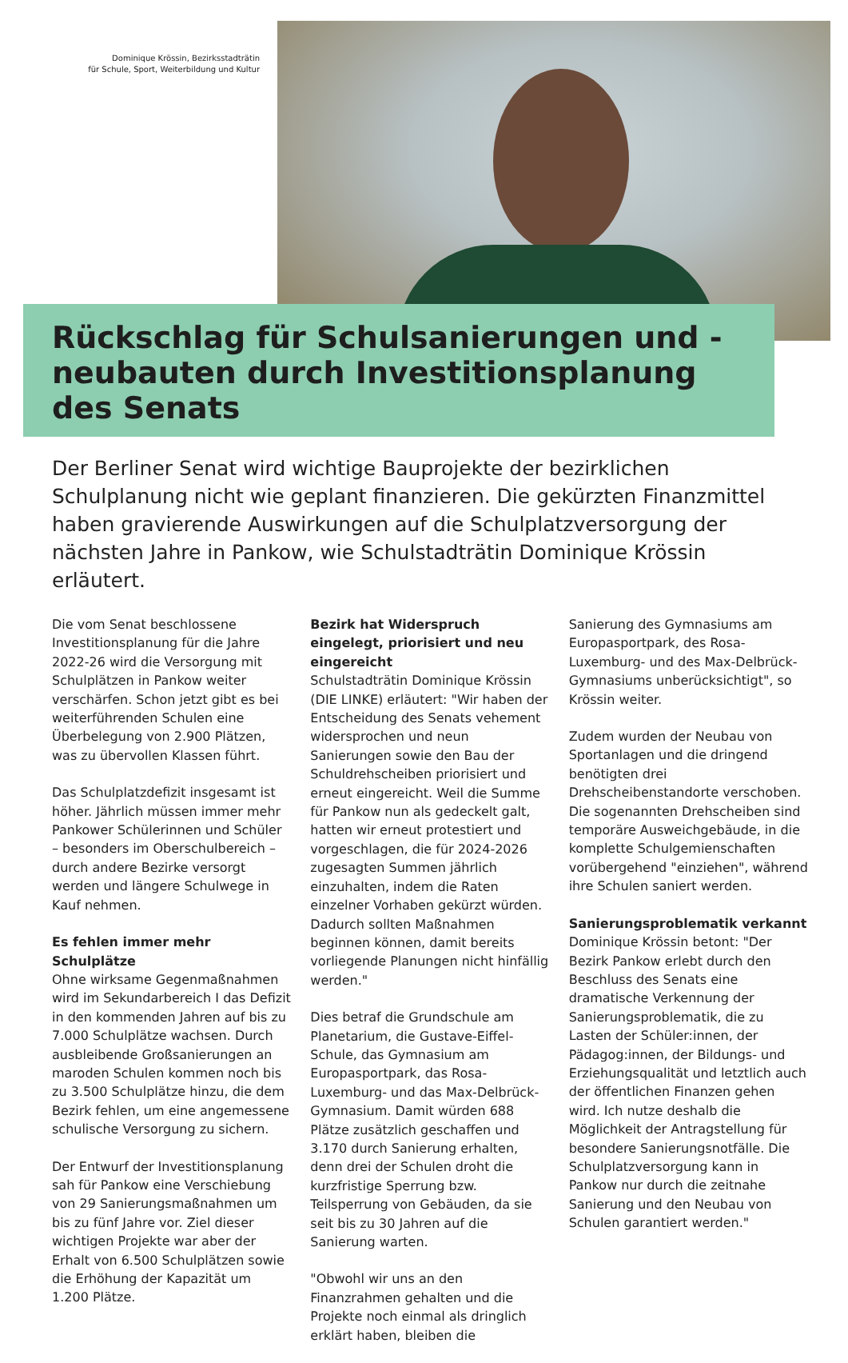Dominique Krössin, Bezirksstadträtin
für Schule, Sport, Weiterbildung und Kultur
Rückschlag für Schulsanierungen und -neubauten durch Investitionsplanung des Senats
Der Berliner Senat wird wichtige Bauprojekte der bezirklichen Schulplanung nicht wie geplant finanzieren. Die gekürzten Finanzmittel haben gravierende Auswirkungen auf die Schulplatzversorgung der nächsten Jahre in Pankow, wie Schulstadträtin Dominique Krössin erläutert.
Die vom Senat beschlossene Investitionsplanung für die Jahre 2022-26 wird die Versorgung mit Schulplätzen in Pankow weiter verschärfen. Schon jetzt gibt es bei weiterführenden Schulen eine Überbelegung von 2.900 Plätzen, was zu übervollen Klassen führt.
Das Schulplatzdefizit insgesamt ist höher. Jährlich müssen immer mehr Pankower Schülerinnen und Schüler – besonders im Oberschulbereich – durch andere Bezirke versorgt werden und längere Schulwege in Kauf nehmen.
Es fehlen immer mehr Schulplätze
Ohne wirksame Gegenmaßnahmen wird im Sekundarbereich I das Defizit in den kommenden Jahren auf bis zu 7.000 Schulplätze wachsen. Durch ausbleibende Großsanierungen an maroden Schulen kommen noch bis zu 3.500 Schulplätze hinzu, die dem Bezirk fehlen, um eine angemessene schulische Versorgung zu sichern.
Der Entwurf der Investitionsplanung sah für Pankow eine Verschiebung von 29 Sanierungsmaßnahmen um bis zu fünf Jahre vor. Ziel dieser wichtigen Projekte war aber der Erhalt von 6.500 Schulplätzen sowie die Erhöhung der Kapazität um 1.200 Plätze.
Bezirk hat Widerspruch eingelegt, priorisiert und neu eingereicht
Schulstadträtin Dominique Krössin (DIE LINKE) erläutert: "Wir haben der Entscheidung des Senats vehement widersprochen und neun Sanierungen sowie den Bau der Schuldrehscheiben priorisiert und erneut eingereicht. Weil die Summe für Pankow nun als gedeckelt galt, hatten wir erneut protestiert und vorgeschlagen, die für 2024-2026 zugesagten Summen jährlich einzuhalten, indem die Raten einzelner Vorhaben gekürzt würden. Dadurch sollten Maßnahmen beginnen können, damit bereits vorliegende Planungen nicht hinfällig werden."
Dies betraf die Grundschule am Planetarium, die Gustave-Eiffel-Schule, das Gymnasium am Europasportpark, das Rosa-Luxemburg- und das Max-Delbrück-Gymnasium. Damit würden 688 Plätze zusätzlich geschaffen und 3.170 durch Sanierung erhalten, denn drei der Schulen droht die kurzfristige Sperrung bzw. Teilsperrung von Gebäuden, da sie seit bis zu 30 Jahren auf die Sanierung warten.
"Obwohl wir uns an den Finanzrahmen gehalten und die Projekte noch einmal als dringlich erklärt haben, bleiben die
Sanierung des Gymnasiums am Europasportpark, des Rosa-Luxemburg- und des Max-Delbrück-Gymnasiums unberücksichtigt", so Krössin weiter.
Zudem wurden der Neubau von Sportanlagen und die dringend benötigten drei Drehscheibenstandorte verschoben. Die sogenannten Drehscheiben sind temporäre Ausweichgebäude, in die komplette Schulgemienschaften vorübergehend "einziehen", während ihre Schulen saniert werden.
Sanierungsproblematik verkannt
Dominique Krössin betont: "Der Bezirk Pankow erlebt durch den Beschluss des Senats eine dramatische Verkennung der Sanierungsproblematik, die zu Lasten der Schüler:innen, der Pädagog:innen, der Bildungs- und Erziehungsqualität und letztlich auch der öffentlichen Finanzen gehen wird. Ich nutze deshalb die Möglichkeit der Antragstellung für besondere Sanierungsnotfälle. Die Schulplatzversorgung kann in Pankow nur durch die zeitnahe Sanierung und den Neubau von Schulen garantiert werden."